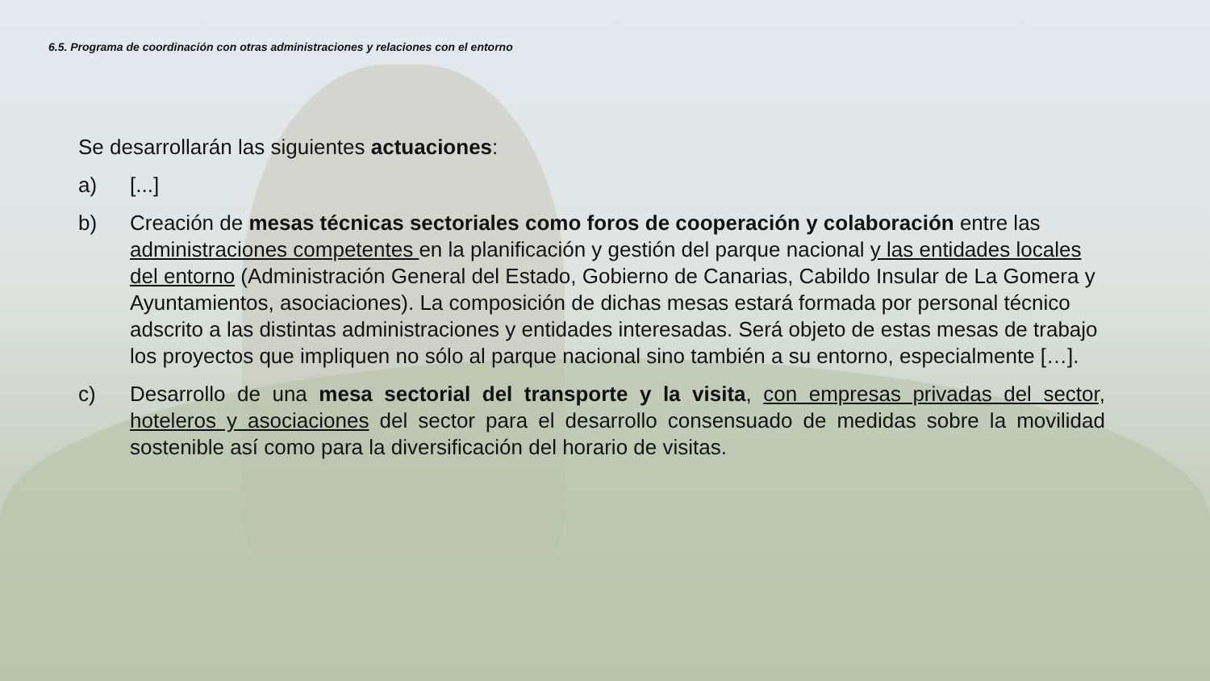6.5. Programa de coordinación con otras administraciones y relaciones con el entorno
Se desarrollarán las siguientes actuaciones:
a) [...]
b) Creación de mesas técnicas sectoriales como foros de cooperación y colaboración entre las administraciones competentes en la planificación y gestión del parque nacional y las entidades locales del entorno (Administración General del Estado, Gobierno de Canarias, Cabildo Insular de La Gomera y Ayuntamientos, asociaciones). La composición de dichas mesas estará formada por personal técnico adscrito a las distintas administraciones y entidades interesadas. Será objeto de estas mesas de trabajo los proyectos que impliquen no sólo al parque nacional sino también a su entorno, especialmente […].
c) Desarrollo de una mesa sectorial del transporte y la visita, con empresas privadas del sector, hoteleros y asociaciones del sector para el desarrollo consensuado de medidas sobre la movilidad sostenible así como para la diversificación del horario de visitas.